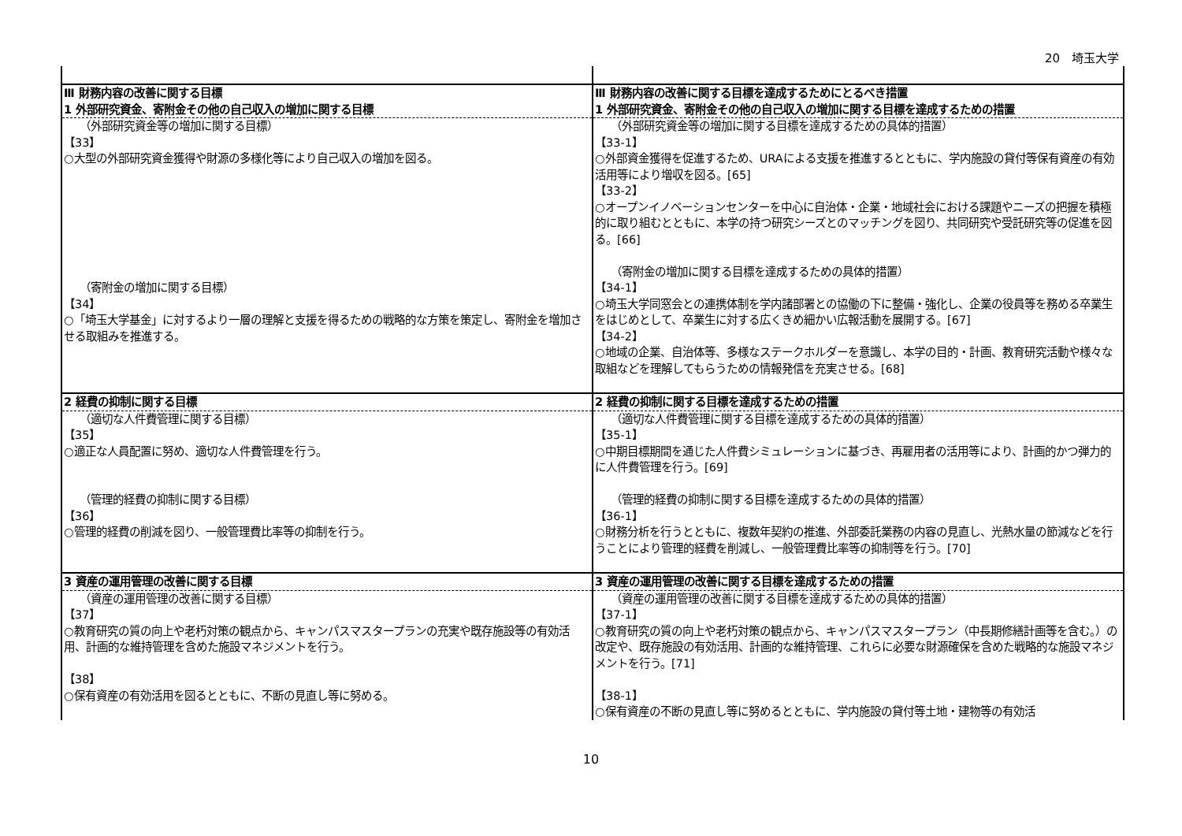20　埼玉大学
| Ⅲ 財務内容の改善に関する目標 | Ⅲ 財務内容の改善に関する目標を達成するためにとるべき措置 |
| 1 外部研究資金、寄附金その他の自己収入の増加に関する目標 | 1 外部研究資金、寄附金その他の自己収入の増加に関する目標を達成するための措置 |
| （外部研究資金等の増加に関する目標） 【33】 ○大型の外部研究資金獲得や財源の多様化等により自己収入の増加を図る。 （寄附金の増加に関する目標） 【34】 ○「埼玉大学基金」に対するより一層の理解と支援を得るための戦略的な方策を策定し、寄附金を増加させる取組みを推進する。 | （外部研究資金等の増加に関する目標を達成するための具体的措置） 【33-1】 ○外部資金獲得を促進するため、URAによる支援を推進するとともに、学内施設の貸付等保有資産の有効活用等により増収を図る。[65] 【33-2】 ○オープンイノベーションセンターを中心に自治体・企業・地域社会における課題やニーズの把握を積極的に取り組むとともに、本学の持つ研究シーズとのマッチングを図り、共同研究や受託研究等の促進を図る。[66] （寄附金の増加に関する目標を達成するための具体的措置） 【34-1】 ○埼玉大学同窓会との連携体制を学内諸部署との協働の下に整備・強化し、企業の役員等を務める卒業生をはじめとして、卒業生に対する広くきめ細かい広報活動を展開する。[67] 【34-2】 ○地域の企業、自治体等、多様なステークホルダーを意識し、本学の目的・計画、教育研究活動や様々な取組などを理解してもらうための情報発信を充実させる。[68] |
| 2 経費の抑制に関する目標 | 2 経費の抑制に関する目標を達成するための措置 |
| （適切な人件費管理に関する目標） 【35】 ○適正な人員配置に努め、適切な人件費管理を行う。 （管理的経費の抑制に関する目標） 【36】 ○管理的経費の削減を図り、一般管理費比率等の抑制を行う。 | （適切な人件費管理に関する目標を達成するための具体的措置） 【35-1】 ○中期目標期間を通じた人件費シミュレーションに基づき、再雇用者の活用等により、計画的かつ弾力的に人件費管理を行う。[69] （管理的経費の抑制に関する目標を達成するための具体的措置） 【36-1】 ○財務分析を行うとともに、複数年契約の推進、外部委託業務の内容の見直し、光熱水量の節減などを行うことにより管理的経費を削減し、一般管理費比率等の抑制等を行う。[70] |
| 3 資産の運用管理の改善に関する目標 | 3 資産の運用管理の改善に関する目標を達成するための措置 |
| （資産の運用管理の改善に関する目標） 【37】 ○教育研究の質の向上や老朽対策の観点から、キャンパスマスタープランの充実や既存施設等の有効活用、計画的な維持管理を含めた施設マネジメントを行う。 【38】 ○保有資産の有効活用を図るとともに、不断の見直し等に努める。 | （資産の運用管理の改善に関する目標を達成するための具体的措置） 【37-1】 ○教育研究の質の向上や老朽対策の観点から、キャンパスマスタープラン（中長期修繕計画等を含む。）の改定や、既存施設の有効活用、計画的な維持管理、これらに必要な財源確保を含めた戦略的な施設マネジメントを行う。[71] 【38-1】 ○保有資産の不断の見直し等に努めるとともに、学内施設の貸付等土地・建物等の有効活 |
10